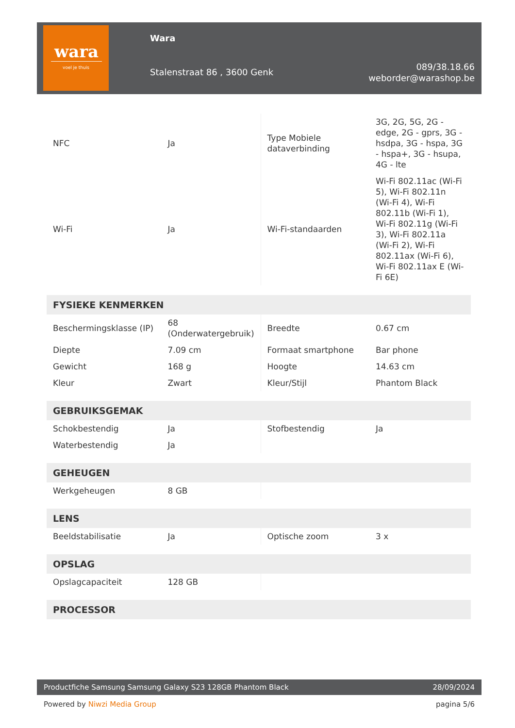wara
voel je thuis
Wara
Stalenstraat 86 , 3600 Genk
089/38.18.66
weborder@warashop.be
| NFC | Ja | Type Mobiele dataverbinding | 3G, 2G, 5G, 2G - edge, 2G - gprs, 3G - hsdpa, 3G - hspa, 3G - hspa+, 3G - hsupa, 4G - lte |
| Wi-Fi | Ja | Wi-Fi-standaarden | Wi-Fi 802.11ac (Wi-Fi 5), Wi-Fi 802.11n (Wi-Fi 4), Wi-Fi 802.11b (Wi-Fi 1), Wi-Fi 802.11g (Wi-Fi 3), Wi-Fi 802.11a (Wi-Fi 2), Wi-Fi 802.11ax (Wi-Fi 6), Wi-Fi 802.11ax E (Wi-Fi 6E) |
| FYSIEKE KENMERKEN | | | |
| Beschermingsklasse (IP) | 68 (Onderwatergebruik) | Breedte | 0.67 cm |
| Diepte | 7.09 cm | Formaat smartphone | Bar phone |
| Gewicht | 168 g | Hoogte | 14.63 cm |
| Kleur | Zwart | Kleur/Stijl | Phantom Black |
| GEBRUIKSGEMAK | | | |
| Schokbestendig | Ja | Stofbestendig | Ja |
| Waterbestendig | Ja | | |
| GEHEUGEN | | | |
| Werkgeheugen | 8 GB | | |
| LENS | | | |
| Beeldstabilisatie | Ja | Optische zoom | 3 x |
| OPSLAG | | | |
| Opslagcapaciteit | 128 GB | | |
| PROCESSOR | | | |
Productfiche Samsung Samsung Galaxy S23 128GB Phantom Black 28/09/2024
Powered by Niwzi Media Group pagina 5/6